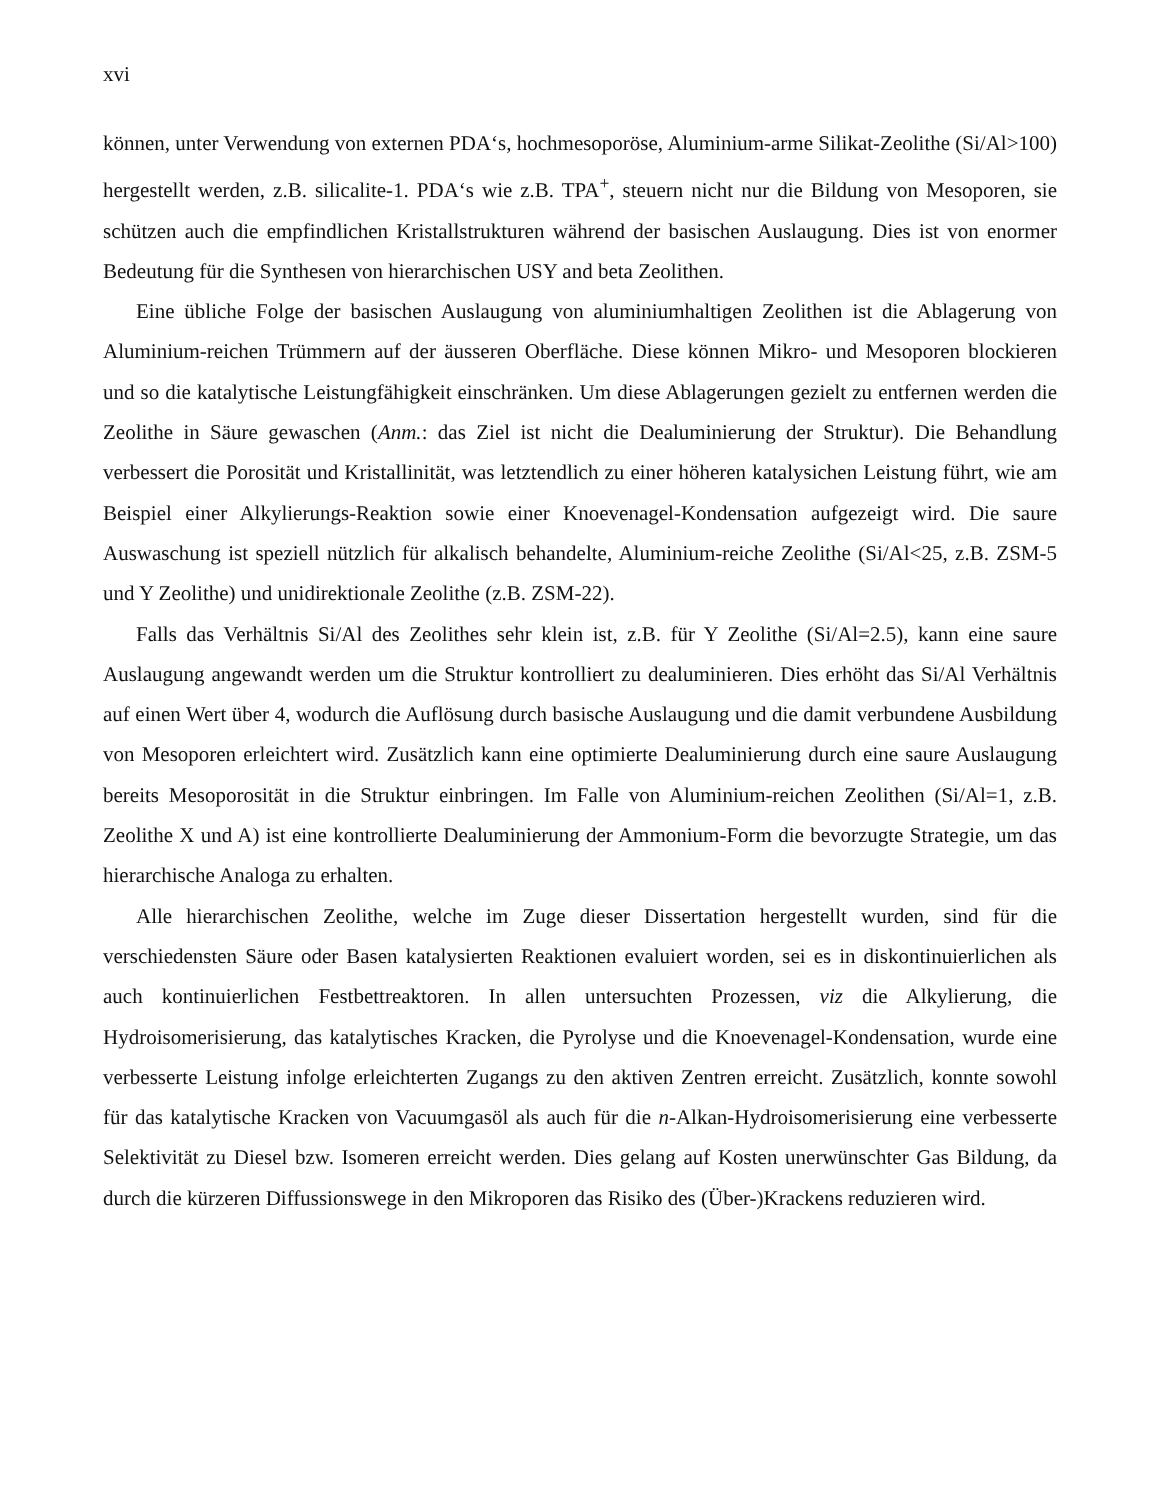xvi
können, unter Verwendung von externen PDA‘s, hochmesoporöse, Aluminium-arme Silikat-Zeolithe (Si/Al>100) hergestellt werden, z.B. silicalite-1. PDA‘s wie z.B. TPA<sup>+</sup>, steuern nicht nur die Bildung von Mesoporen, sie schützen auch die empfindlichen Kristallstrukturen während der basischen Auslaugung. Dies ist von enormer Bedeutung für die Synthesen von hierarchischen USY and beta Zeolithen.
Eine übliche Folge der basischen Auslaugung von aluminiumhaltigen Zeolithen ist die Ablagerung von Aluminium-reichen Trümmern auf der äusseren Oberfläche. Diese können Mikro- und Mesoporen blockieren und so die katalytische Leistungfähigkeit einschränken. Um diese Ablagerungen gezielt zu entfernen werden die Zeolithe in Säure gewaschen (Anm.: das Ziel ist nicht die Dealuminierung der Struktur). Die Behandlung verbessert die Porosität und Kristallinität, was letztendlich zu einer höheren katalysichen Leistung führt, wie am Beispiel einer Alkylierungs-Reaktion sowie einer Knoevenagel-Kondensation aufgezeigt wird. Die saure Auswaschung ist speziell nützlich für alkalisch behandelte, Aluminium-reiche Zeolithe (Si/Al<25, z.B. ZSM-5 und Y Zeolithe) und unidirektionale Zeolithe (z.B. ZSM-22).
Falls das Verhältnis Si/Al des Zeolithes sehr klein ist, z.B. für Y Zeolithe (Si/Al=2.5), kann eine saure Auslaugung angewandt werden um die Struktur kontrolliert zu dealuminieren. Dies erhöht das Si/Al Verhältnis auf einen Wert über 4, wodurch die Auflösung durch basische Auslaugung und die damit verbundene Ausbildung von Mesoporen erleichtert wird. Zusätzlich kann eine optimierte Dealuminierung durch eine saure Auslaugung bereits Mesoporosität in die Struktur einbringen. Im Falle von Aluminium-reichen Zeolithen (Si/Al=1, z.B. Zeolithe X und A) ist eine kontrollierte Dealuminierung der Ammonium-Form die bevorzugte Strategie, um das hierarchische Analoga zu erhalten.
Alle hierarchischen Zeolithe, welche im Zuge dieser Dissertation hergestellt wurden, sind für die verschiedensten Säure oder Basen katalysierten Reaktionen evaluiert worden, sei es in diskontinuierlichen als auch kontinuierlichen Festbettreaktoren. In allen untersuchten Prozessen, viz die Alkylierung, die Hydroisomerisierung, das katalytisches Kracken, die Pyrolyse und die Knoevenagel-Kondensation, wurde eine verbesserte Leistung infolge erleichterten Zugangs zu den aktiven Zentren erreicht. Zusätzlich, konnte sowohl für das katalytische Kracken von Vacuumgasöl als auch für die n-Alkan-Hydroisomerisierung eine verbesserte Selektivität zu Diesel bzw. Isomeren erreicht werden. Dies gelang auf Kosten unerwünschter Gas Bildung, da durch die kürzeren Diffussionswege in den Mikroporen das Risiko des (Über-)Krackens reduzieren wird.